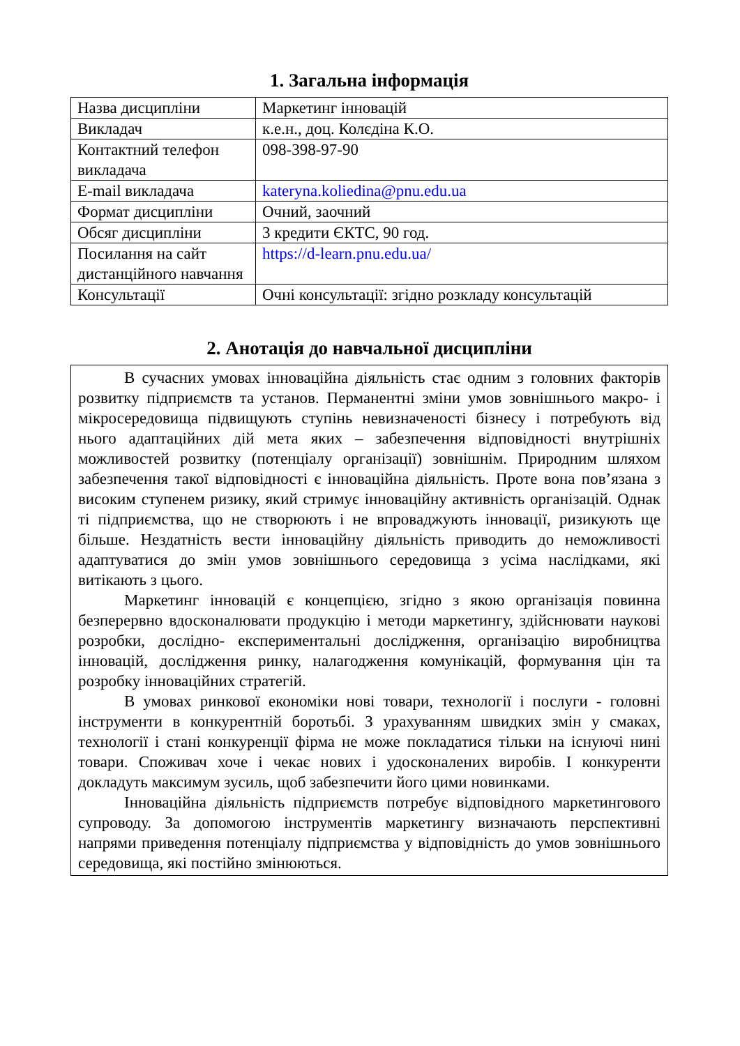1. Загальна інформація
| Назва дисципліни | Маркетинг інновацій |
| Викладач | к.е.н., доц. Колєдіна К.О. |
| Контактний телефон викладача | 098-398-97-90 |
| E-mail викладача | kateryna.koliedina@pnu.edu.ua |
| Формат дисципліни | Очний, заочний |
| Обсяг дисципліни | 3 кредити ЄКТС, 90 год. |
| Посилання на сайт дистанційного навчання | https://d-learn.pnu.edu.ua/ |
| Консультації | Очні консультації: згідно розкладу консультацій |
2. Анотація до навчальної дисципліни
В сучасних умовах інноваційна діяльність стає одним з головних факторів розвитку підприємств та установ. Перманентні зміни умов зовнішнього макро- і мікросередовища підвищують ступінь невизначеності бізнесу і потребують від нього адаптаційних дій мета яких – забезпечення відповідності внутрішніх можливостей розвитку (потенціалу організації) зовнішнім. Природним шляхом забезпечення такої відповідності є інноваційна діяльність. Проте вона пов’язана з високим ступенем ризику, який стримує інноваційну активність організацій. Однак ті підприємства, що не створюють і не впроваджують інновації, ризикують ще більше. Нездатність вести інноваційну діяльність приводить до неможливості адаптуватися до змін умов зовнішнього середовища з усіма наслідками, які витікають з цього.
Маркетинг інновацій є концепцією, згідно з якою організація повинна безперервно вдосконалювати продукцію і методи маркетингу, здійснювати наукові розробки, дослідно- експериментальні дослідження, організацію виробництва інновацій, дослідження ринку, налагодження комунікацій, формування цін та розробку інноваційних стратегій.
В умовах ринкової економіки нові товари, технології і послуги - головні інструменти в конкурентній боротьбі. З урахуванням швидких змін у смаках, технології і стані конкуренції фірма не може покладатися тільки на існуючі нині товари. Споживач хоче і чекає нових і удосконалених виробів. І конкуренти докладуть максимум зусиль, щоб забезпечити його цими новинками.
Інноваційна діяльність підприємств потребує відповідного маркетингового супроводу. За допомогою інструментів маркетингу визначають перспективні напрями приведення потенціалу підприємства у відповідність до умов зовнішнього середовища, які постійно змінюються.